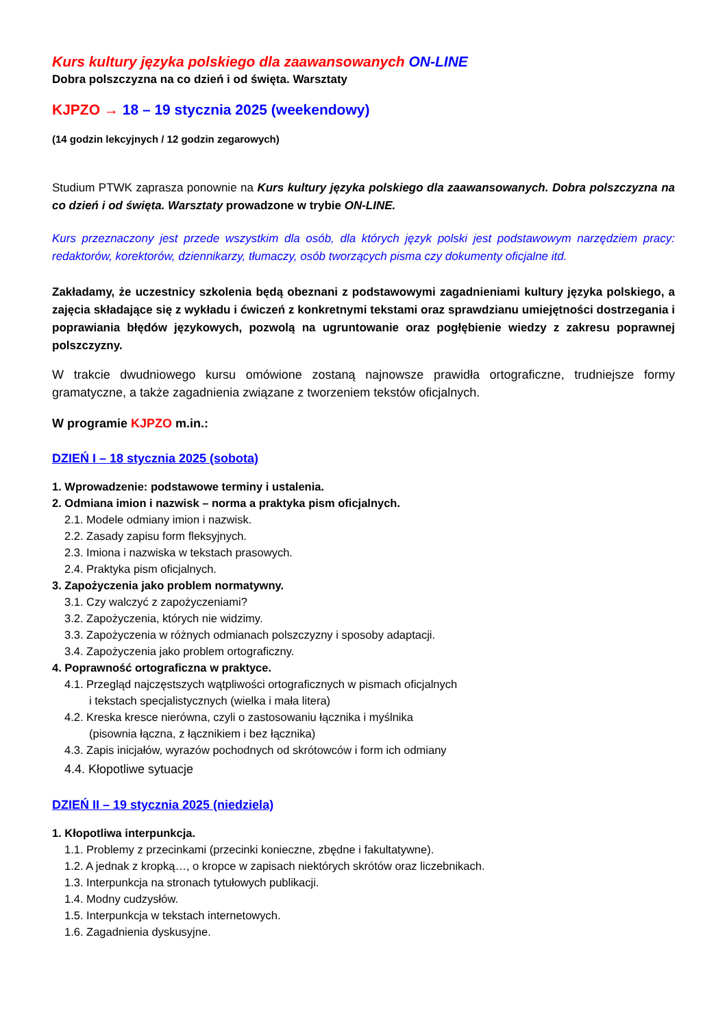Kurs kultury języka polskiego dla zaawansowanych ON-LINE
Dobra polszczyzna na co dzień i od święta. Warsztaty
KJPZO → 18 – 19 stycznia 2025 (weekendowy)
(14 godzin lekcyjnych / 12 godzin zegarowych)
Studium PTWK zaprasza ponownie na Kurs kultury języka polskiego dla zaawansowanych. Dobra polszczyzna na co dzień i od święta. Warsztaty prowadzone w trybie ON-LINE.
Kurs przeznaczony jest przede wszystkim dla osób, dla których język polski jest podstawowym narzędziem pracy: redaktorów, korektorów, dziennikarzy, tłumaczy, osób tworzących pisma czy dokumenty oficjalne itd.
Zakładamy, że uczestnicy szkolenia będą obeznani z podstawowymi zagadnieniami kultury języka polskiego, a zajęcia składające się z wykładu i ćwiczeń z konkretnymi tekstami oraz sprawdzianu umiejętności dostrzegania i poprawiania błędów językowych, pozwolą na ugruntowanie oraz pogłębienie wiedzy z zakresu poprawnej polszczyzny.
W trakcie dwudniowego kursu omówione zostaną najnowsze prawidła ortograficzne, trudniejsze formy gramatyczne, a także zagadnienia związane z tworzeniem tekstów oficjalnych.
W programie KJPZO m.in.:
DZIEŃ I – 18 stycznia 2025 (sobota)
1. Wprowadzenie: podstawowe terminy i ustalenia.
2. Odmiana imion i nazwisk – norma a praktyka pism oficjalnych.
2.1. Modele odmiany imion i nazwisk.
2.2. Zasady zapisu form fleksyjnych.
2.3. Imiona i nazwiska w tekstach prasowych.
2.4. Praktyka pism oficjalnych.
3. Zapożyczenia jako problem normatywny.
3.1. Czy walczyć z zapożyczeniami?
3.2. Zapożyczenia, których nie widzimy.
3.3. Zapożyczenia w różnych odmianach polszczyzny i sposoby adaptacji.
3.4. Zapożyczenia jako problem ortograficzny.
4. Poprawność ortograficzna w praktyce.
4.1. Przegląd najczęstszych wątpliwości ortograficznych w pismach oficjalnych
i tekstach specjalistycznych (wielka i mała litera)
4.2. Kreska kresce nierówna, czyli o zastosowaniu łącznika i myślnika
(pisownia łączna, z łącznikiem i bez łącznika)
4.3. Zapis inicjałów, wyrazów pochodnych od skrótowców i form ich odmiany
4.4. Kłopotliwe sytuacje
DZIEŃ II – 19 stycznia 2025 (niedziela)
1. Kłopotliwa interpunkcja.
1.1. Problemy z przecinkami (przecinki konieczne, zbędne i fakultatywne).
1.2. A jednak z kropką…, o kropce w zapisach niektórych skrótów oraz liczebnikach.
1.3. Interpunkcja na stronach tytułowych publikacji.
1.4. Modny cudzysłów.
1.5. Interpunkcja w tekstach internetowych.
1.6. Zagadnienia dyskusyjne.